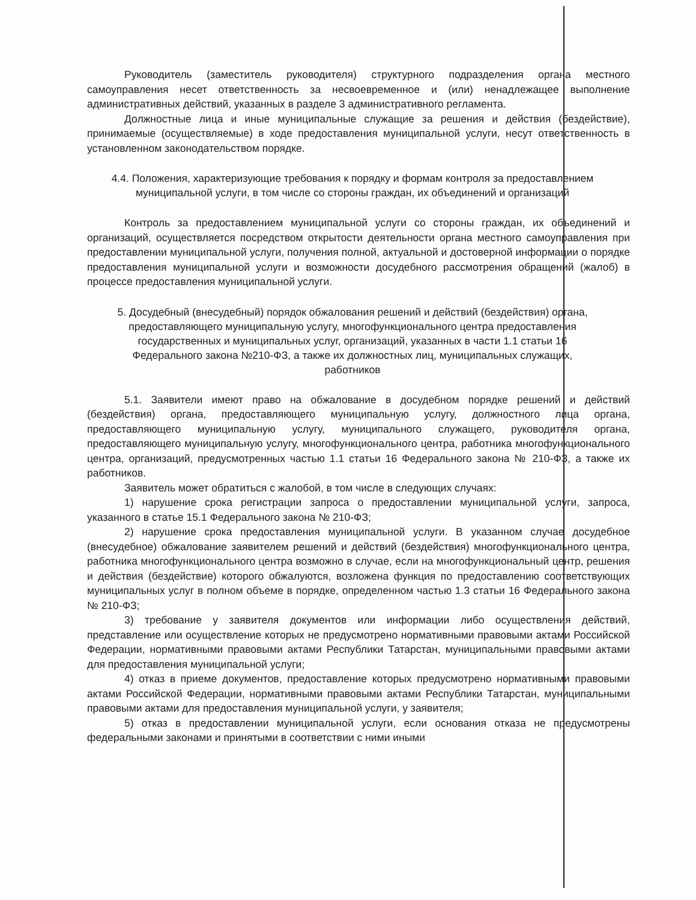Руководитель (заместитель руководителя) структурного подразделения органа местного самоуправления несет ответственность за несвоевременное и (или) ненадлежащее выполнение административных действий, указанных в разделе 3 административного регламента.
Должностные лица и иные муниципальные служащие за решения и действия (бездействие), принимаемые (осуществляемые) в ходе предоставления муниципальной услуги, несут ответственность в установленном законодательством порядке.
4.4. Положения, характеризующие требования к порядку и формам контроля за предоставлением муниципальной услуги, в том числе со стороны граждан, их объединений и организаций
Контроль за предоставлением муниципальной услуги со стороны граждан, их объединений и организаций, осуществляется посредством открытости деятельности органа местного самоуправления при предоставлении муниципальной услуги, получения полной, актуальной и достоверной информации о порядке предоставления муниципальной услуги и возможности досудебного рассмотрения обращений (жалоб) в процессе предоставления муниципальной услуги.
5. Досудебный (внесудебный) порядок обжалования решений и действий (бездействия) органа, предоставляющего муниципальную услугу, многофункционального центра предоставления государственных и муниципальных услуг, организаций, указанных в части 1.1 статьи 16 Федерального закона №210-ФЗ, а также их должностных лиц, муниципальных служащих, работников
5.1. Заявители имеют право на обжалование в досудебном порядке решений и действий (бездействия) органа, предоставляющего муниципальную услугу, должностного лица органа, предоставляющего муниципальную услугу, муниципального служащего, руководителя органа, предоставляющего муниципальную услугу, многофункционального центра, работника многофункционального центра, организаций, предусмотренных частью 1.1 статьи 16 Федерального закона № 210-ФЗ, а также их работников.
Заявитель может обратиться с жалобой, в том числе в следующих случаях:
1) нарушение срока регистрации запроса о предоставлении муниципальной услуги, запроса, указанного в статье 15.1 Федерального закона № 210-ФЗ;
2) нарушение срока предоставления муниципальной услуги. В указанном случае досудебное (внесудебное) обжалование заявителем решений и действий (бездействия) многофункционального центра, работника многофункционального центра возможно в случае, если на многофункциональный центр, решения и действия (бездействие) которого обжалуются, возложена функция по предоставлению соответствующих муниципальных услуг в полном объеме в порядке, определенном частью 1.3 статьи 16 Федерального закона № 210-ФЗ;
3) требование у заявителя документов или информации либо осуществления действий, представление или осуществление которых не предусмотрено нормативными правовыми актами Российской Федерации, нормативными правовыми актами Республики Татарстан, муниципальными правовыми актами для предоставления муниципальной услуги;
4) отказ в приеме документов, предоставление которых предусмотрено нормативными правовыми актами Российской Федерации, нормативными правовыми актами Республики Татарстан, муниципальными правовыми актами для предоставления муниципальной услуги, у заявителя;
5) отказ в предоставлении муниципальной услуги, если основания отказа не предусмотрены федеральными законами и принятыми в соответствии с ними иными